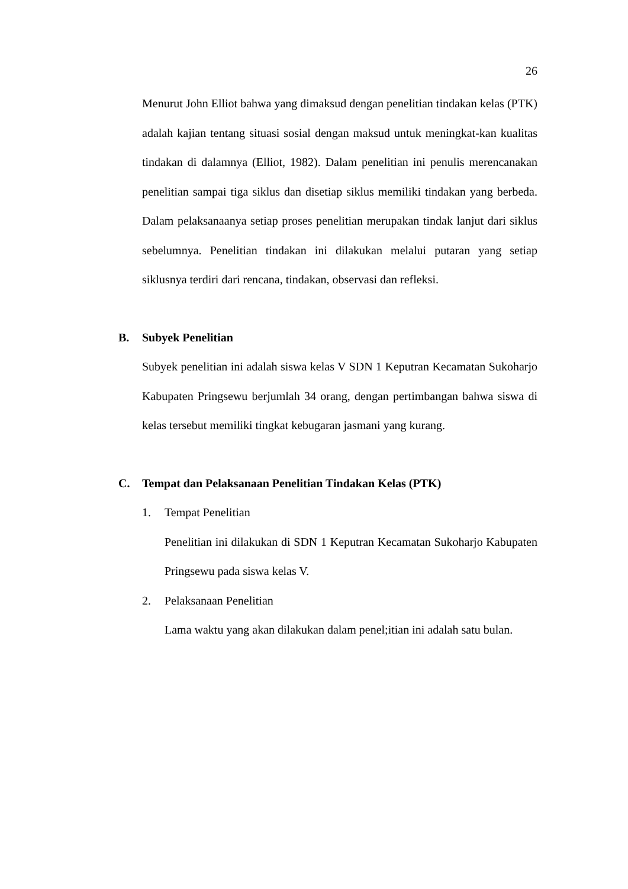26
Menurut John Elliot bahwa yang dimaksud dengan penelitian tindakan kelas (PTK) adalah kajian tentang situasi sosial dengan maksud untuk meningkat-kan kualitas tindakan di dalamnya (Elliot, 1982). Dalam penelitian ini penulis merencanakan penelitian sampai tiga siklus dan disetiap siklus memiliki tindakan yang berbeda. Dalam pelaksanaanya setiap proses penelitian merupakan tindak lanjut dari siklus sebelumnya. Penelitian tindakan ini dilakukan melalui putaran yang setiap siklusnya terdiri dari rencana, tindakan, observasi dan refleksi.
B. Subyek Penelitian
Subyek penelitian ini adalah siswa kelas V SDN 1 Keputran Kecamatan Sukoharjo Kabupaten Pringsewu berjumlah 34 orang, dengan pertimbangan bahwa siswa di kelas tersebut memiliki tingkat kebugaran jasmani yang kurang.
C. Tempat dan Pelaksanaan Penelitian Tindakan Kelas (PTK)
1. Tempat Penelitian
Penelitian ini dilakukan di SDN 1 Keputran Kecamatan Sukoharjo Kabupaten Pringsewu pada siswa kelas V.
2. Pelaksanaan Penelitian
Lama waktu yang akan dilakukan dalam penel;itian ini adalah satu bulan.